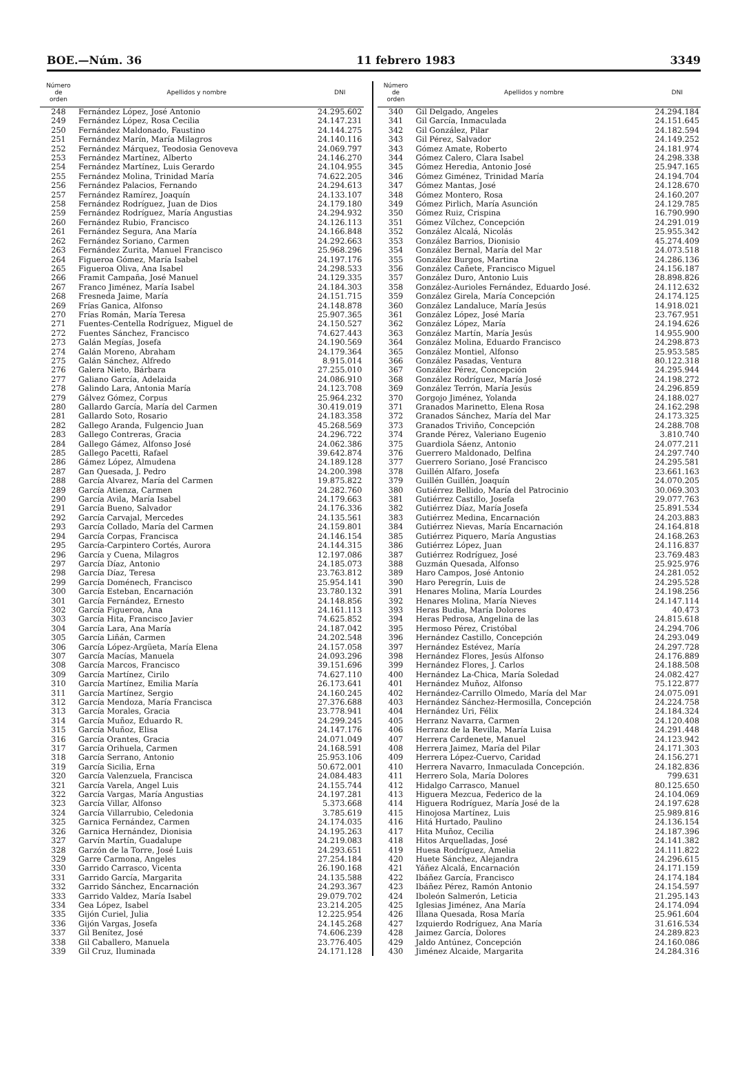BOE.—Núm. 36 11 febrero 1983 3349
| Número de orden | Apellidos y nombre | DNI |
| --- | --- | --- |
| 248 | Fernández López, José Antonio | 24.295.602 |
| 249 | Fernández López, Rosa Cecilia | 24.147.231 |
| 250 | Fernández Maldonado, Faustino | 24.144.275 |
| 251 | Fernández Marín, María Milagros | 24.140.116 |
| 252 | Fernández Márquez, Teodosia Genoveva | 24.069.797 |
| 253 | Fernández Martínez, Alberto | 24.146.270 |
| 254 | Fernández Martínez, Luis Gerardo | 24.104.955 |
| 255 | Fernández Molina, Trinidad María | 74.622.205 |
| 256 | Fernández Palacios, Fernando | 24.294.613 |
| 257 | Fernández Ramírez, Joaquín | 24.133.107 |
| 258 | Fernández Rodríguez, Juan de Dios | 24.179.180 |
| 259 | Fernández Rodríguez, María Angustias | 24.294.932 |
| 260 | Fernández Rubio, Francisco | 24.126.113 |
| 261 | Fernández Segura, Ana María | 24.166.848 |
| 262 | Fernández Soriano, Carmen | 24.292.663 |
| 263 | Fernández Zurita, Manuel Francisco | 25.968.296 |
| 264 | Figueroa Gómez, María Isabel | 24.197.176 |
| 265 | Figueroa Oliva, Ana Isabel | 24.298.533 |
| 266 | Framit Campaña, José Manuel | 24.129.335 |
| 267 | Franco Jiménez, María Isabel | 24.184.303 |
| 268 | Fresneda Jaime, María | 24.151.715 |
| 269 | Frías Ganica, Alfonso | 24.148.878 |
| 270 | Frías Román, María Teresa | 25.907.365 |
| 271 | Fuentes-Centella Rodríguez, Miguel de | 24.150.527 |
| 272 | Fuentes Sánchez, Francisco | 74.627.443 |
| 273 | Galán Megías, Josefa | 24.190.569 |
| 274 | Galán Moreno, Abraham | 24.179.364 |
| 275 | Galán Sánchez, Alfredo | 8.915.014 |
| 276 | Galera Nieto, Bárbara | 27.255.010 |
| 277 | Galiano García, Adelaida | 24.086.910 |
| 278 | Galindo Lara, Antonia María | 24.123.708 |
| 279 | Gálvez Gómez, Corpus | 25.964.232 |
| 280 | Gallardo García, María del Carmen | 30.419.019 |
| 281 | Gallardo Soto, Rosario | 24.183.358 |
| 282 | Gallego Aranda, Fulgencio Juan | 45.268.569 |
| 283 | Gallego Contreras, Gracia | 24.296.722 |
| 284 | Gallego Gámez, Alfonso José | 24.062.386 |
| 285 | Gallego Pacetti, Rafael | 39.642.874 |
| 286 | Gámez López, Almudena | 24.189.128 |
| 287 | Gan Quesada, J. Pedro | 24.200.398 |
| 288 | García Alvarez, María del Carmen | 19.875.822 |
| 289 | García Atienza, Carmen | 24.282.760 |
| 290 | García Avila, María Isabel | 24.179.663 |
| 291 | García Bueno, Salvador | 24.176.336 |
| 292 | García Carvajal, Mercedes | 24.135.561 |
| 293 | García Collado, María del Carmen | 24.159.801 |
| 294 | García Corpas, Francisca | 24.146.154 |
| 295 | García-Carpintero Cortés, Aurora | 24.144.315 |
| 296 | García y Cuena, Milagros | 12.197.086 |
| 297 | García Díaz, Antonio | 24.185.073 |
| 298 | García Díaz, Teresa | 23.763.812 |
| 299 | García Doménech, Francisco | 25.954.141 |
| 300 | García Esteban, Encarnación | 23.780.132 |
| 301 | García Fernández, Ernesto | 24.148.856 |
| 302 | García Figueroa, Ana | 24.161.113 |
| 303 | García Hita, Francisco Javier | 74.625.852 |
| 304 | García Lara, Ana María | 24.187.042 |
| 305 | García Liñán, Carmen | 24.202.548 |
| 306 | García López-Argüeta, María Elena | 24.157.058 |
| 307 | García Macías, Manuela | 24.093.296 |
| 308 | García Marcos, Francisco | 39.151.696 |
| 309 | García Martínez, Cirilo | 74.627.110 |
| 310 | García Martínez, Emilia María | 26.173.641 |
| 311 | García Martínez, Sergio | 24.160.245 |
| 312 | García Mendoza, María Francisca | 27.376.688 |
| 313 | García Morales, Gracia | 23.778.941 |
| 314 | García Muñoz, Eduardo R. | 24.299.245 |
| 315 | García Muñoz, Elisa | 24.147.176 |
| 316 | García Orantes, Gracia | 24.071.049 |
| 317 | García Orihuela, Carmen | 24.168.591 |
| 318 | García Serrano, Antonio | 25.953.106 |
| 319 | García Sicilia, Erna | 50.672.001 |
| 320 | García Valenzuela, Francisca | 24.084.483 |
| 321 | García Varela, Angel Luis | 24.155.744 |
| 322 | García Vargas, María Angustias | 24.197.281 |
| 323 | García Villar, Alfonso | 5.373.668 |
| 324 | García Villarrubio, Celedonia | 3.785.619 |
| 325 | Garnica Fernández, Carmen | 24.174.035 |
| 326 | Garnica Hernández, Dionisia | 24.195.263 |
| 327 | Garvín Martín, Guadalupe | 24.219.083 |
| 328 | Garzón de la Torre, José Luis | 24.293.651 |
| 329 | Garre Carmona, Angeles | 27.254.184 |
| 330 | Garrido Carrasco, Vicenta | 26.190.168 |
| 331 | Garrido García, Margarita | 24.135.588 |
| 332 | Garrido Sánchez, Encarnación | 24.293.367 |
| 333 | Garrido Valdez, María Isabel | 29.079.702 |
| 334 | Gea López, Isabel | 23.214.205 |
| 335 | Gijón Curiel, Julia | 12.225.954 |
| 336 | Gijón Vargas, Josefa | 24.145.268 |
| 337 | Gil Benítez, José | 74.606.239 |
| 338 | Gil Caballero, Manuela | 23.776.405 |
| 339 | Gil Cruz, Iluminada | 24.171.128 |
| Número de orden | Apellidos y nombre | DNI |
| --- | --- | --- |
| 340 | Gil Delgado, Angeles | 24.294.184 |
| 341 | Gil García, Inmaculada | 24.151.645 |
| 342 | Gil González, Pilar | 24.182.594 |
| 343 | Gil Pérez, Salvador | 24.149.252 |
| 343 | Gómez Amate, Roberto | 24.181.974 |
| 344 | Gómez Calero, Clara Isabel | 24.298.338 |
| 345 | Gómez Heredia, Antonio José | 25.947.165 |
| 346 | Gómez Giménez, Trinidad María | 24.194.704 |
| 347 | Gómez Mantas, José | 24.128.670 |
| 348 | Gómez Montero, Rosa | 24.160.207 |
| 349 | Gómez Pirlich, María Asunción | 24.129.785 |
| 350 | Gómez Ruiz, Crispina | 16.790.990 |
| 351 | Gómez Vílchez, Concepción | 24.291.019 |
| 352 | González Alcalá, Nicolás | 25.955.342 |
| 353 | González Barrios, Dionisio | 45.274.409 |
| 354 | González Bernal, María del Mar | 24.073.518 |
| 355 | González Burgos, Martina | 24.286.136 |
| 356 | González Cañete, Francisco Miguel | 24.156.187 |
| 357 | González Duro, Antonio Luis | 28.898.826 |
| 358 | González-Aurioles Fernández, Eduardo José. | 24.112.632 |
| 359 | González Girela, María Concepción | 24.174.125 |
| 360 | González Landaluce, María Jesús | 14.918.021 |
| 361 | González López, José María | 23.767.951 |
| 362 | González López, María | 24.194.626 |
| 363 | González Martín, María Jesús | 14.955.900 |
| 364 | González Molina, Eduardo Francisco | 24.298.873 |
| 365 | González Montiel, Alfonso | 25.953.585 |
| 366 | González Pasadas, Ventura | 80.122.318 |
| 367 | González Pérez, Concepción | 24.295.944 |
| 368 | González Rodríguez, María José | 24.198.272 |
| 369 | González Terrón, María Jesús | 24.296.859 |
| 370 | Gorgojo Jiménez, Yolanda | 24.188.027 |
| 371 | Granados Marinetto, Elena Rosa | 24.162.298 |
| 372 | Granados Sánchez, María del Mar | 24.173.325 |
| 373 | Granados Triviño, Concepción | 24.288.708 |
| 374 | Grande Pérez, Valeriano Eugenio | 3.810.740 |
| 375 | Guardiola Sáenz, Antonio | 24.077.211 |
| 376 | Guerrero Maldonado, Delfina | 24.297.740 |
| 377 | Guerrero Soriano, José Francisco | 24.295.581 |
| 378 | Guillén Alfaro, Josefa | 23.661.163 |
| 379 | Guillén Guillén, Joaquín | 24.070.205 |
| 380 | Gutiérrez Bellido, María del Patrocinio | 30.069.303 |
| 381 | Gutiérrez Castillo, Josefa | 29.077.763 |
| 382 | Gutiérrez Díaz, María Josefa | 25.891.534 |
| 383 | Gutiérrez Medina, Encarnación | 24.203.883 |
| 384 | Gutiérrez Nievas, María Encarnación | 24.164.818 |
| 385 | Gutiérrez Piquero, María Angustias | 24.168.263 |
| 386 | Gutiérrez López, Juan | 24.116.837 |
| 387 | Gutiérrez Rodríguez, José | 23.769.483 |
| 388 | Guzmán Quesada, Alfonso | 25.925.976 |
| 389 | Haro Campos, José Antonio | 24.281.052 |
| 390 | Haro Peregrín, Luis de | 24.295.528 |
| 391 | Henares Molina, María Lourdes | 24.198.256 |
| 392 | Henares Molina, María Nieves | 24.147.114 |
| 393 | Heras Budia, María Dolores | 40.473 |
| 394 | Heras Pedrosa, Angelina de las | 24.815.618 |
| 395 | Hermoso Pérez, Cristóbal | 24.294.706 |
| 396 | Hernández Castillo, Concepción | 24.293.049 |
| 397 | Hernández Estévez, María | 24.297.728 |
| 398 | Hernández Flores, Jesús Alfonso | 24.176.889 |
| 399 | Hernández Flores, J. Carlos | 24.188.508 |
| 400 | Hernández La-Chica, María Soledad | 24.082.427 |
| 401 | Hernández Muñoz, Alfonso | 75.122.877 |
| 402 | Hernández-Carrillo Olmedo, María del Mar | 24.075.091 |
| 403 | Hernández Sánchez-Hermosilla, Concepción | 24.224.758 |
| 404 | Hernández Uri, Félix | 24.184.324 |
| 405 | Herranz Navarra, Carmen | 24.120.408 |
| 406 | Herranz de la Revilla, María Luisa | 24.291.448 |
| 407 | Herrera Cardenete, Manuel | 24.123.942 |
| 408 | Herrera Jaimez, María del Pilar | 24.171.303 |
| 409 | Herrera López-Cuervo, Caridad | 24.156.271 |
| 410 | Herrera Navarro, Inmaculada Concepción. | 24.182.836 |
| 411 | Herrero Sola, María Dolores | 799.631 |
| 412 | Hidalgo Carrasco, Manuel | 80.125.650 |
| 413 | Higuera Mezcua, Federico de la | 24.104.069 |
| 414 | Higuera Rodríguez, María José de la | 24.197.628 |
| 415 | Hinojosa Martínez, Luis | 25.989.816 |
| 416 | Hitá Hurtado, Paulino | 24.136.154 |
| 417 | Hita Muñoz, Cecilia | 24.187.396 |
| 418 | Hitos Arquelladas, José | 24.141.382 |
| 419 | Huesa Rodríguez, Amelia | 24.111.822 |
| 420 | Huete Sánchez, Alejandra | 24.296.615 |
| 421 | Yáñez Alcalá, Encarnación | 24.171.159 |
| 422 | Ibáñez García, Francisco | 24.174.184 |
| 423 | Ibáñez Pérez, Ramón Antonio | 24.154.597 |
| 424 | Ibolеón Salmerón, Leticia | 21.295.143 |
| 425 | Iglesias Jiménez, Ana María | 24.174.094 |
| 426 | Illana Quesada, Rosa María | 25.961.604 |
| 427 | Izquierdo Rodríguez, Ana María | 31.616.534 |
| 428 | Jaimez García, Dolores | 24.289.823 |
| 429 | Jaldo Antúnez, Concepción | 24.160.086 |
| 430 | Jiménez Alcaide, Margarita | 24.284.316 |